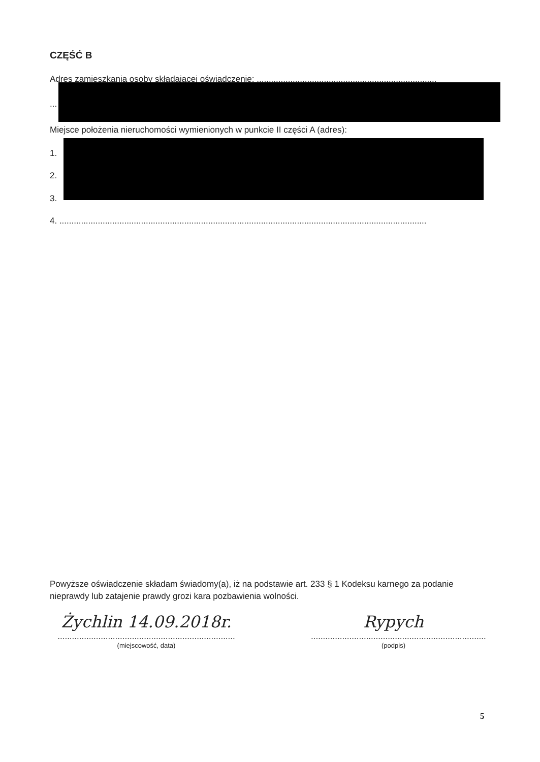CZĘŚĆ B
Adres zamieszkania osoby składającej oświadczenie: ...........................................................................
...
Miejsce położenia nieruchomości wymienionych w punkcie II części A (adres):
1.
2.
3.
4. .........................................................................................................................................................
Powyższe oświadczenie składam świadomy(a), iż na podstawie art. 233 § 1 Kodeksu karnego za podanie nieprawdy lub zatajenie prawdy grozi kara pozbawienia wolności.
Żychlin 14.09.2018r.
..........................................................................
(miejscowość, data)
Rypych
.........................................................................
(podpis)
5